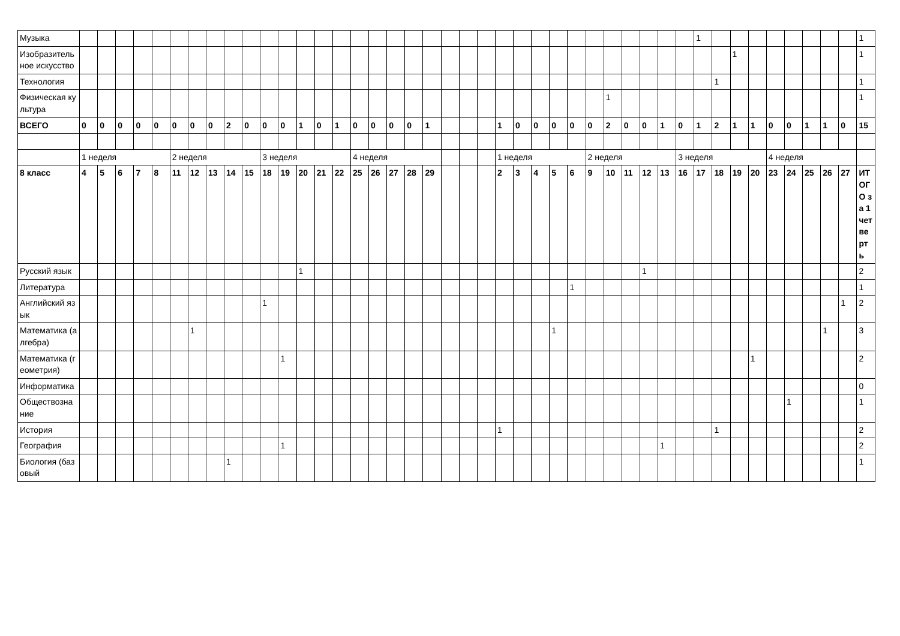| Музыка | | | | | | | | | | | | | | | | | | | | | | | | | | | | | | | | | | | 1 | | | | | | | | | 1 |
| Изобразительное искусство | | | | | | | | | | | | | | | | | | | | | | | | | | | | | | | | | | | | | 1 | | | | | | | 1 |
| Технология | | | | | | | | | | | | | | | | | | | | | | | | | | | | | | | | | | | | 1 | | | | | | | | 1 |
| Физическая культура | | | | | | | | | | | | | | | | | | | | | | | | | | | | | | 1 | | | | | | | | | | | | | | 1 |
| ВСЕГО | 0 | 0 | 0 | 0 | 0 | 0 | 0 | 0 | 2 | 0 | 0 | 0 | 1 | 0 | 1 | 0 | 0 | 0 | 0 | 1 | | | | 1 | 0 | 0 | 0 | 0 | 0 | 2 | 0 | 0 | 1 | 0 | 1 | 2 | 1 | 1 | 0 | 0 | 1 | 1 | 0 | 15 |
| | 1 неделя | | | | | 2 неделя | | | | | 3 неделя | | | | | 4 неделя | | | | | | | | 1 неделя | | | | | 2 неделя | | | | | 3 неделя | | | | | 4 неделя | | | | | |
| 8 класс | 4 | 5 | 6 | 7 | 8 | 11 | 12 | 13 | 14 | 15 | 18 | 19 | 20 | 21 | 22 | 25 | 26 | 27 | 28 | 29 | | | | 2 | 3 | 4 | 5 | 6 | 9 | 10 | 11 | 12 | 13 | 16 | 17 | 18 | 19 | 20 | 23 | 24 | 25 | 26 | 27 | ИТОГО за 1 четверть |
| Русский язык | | | | | | | | | | | | | 1 | | | | | | | | | | | | | | | | | | | 1 | | | | | | | | | | | | 2 |
| Литература | | | | | | | | | | | | | | | | | | | | | | | | | | | | 1 | | | | | | | | | | | | | | | | 1 |
| Английский язык | | | | | | | | | | | 1 | | | | | | | | | | | | | | | | | | | | | | | | | | | | | | | | 1 | 2 |
| Математика (алгебра) | | | | | | | 1 | | | | | | | | | | | | | | | | | | | | 1 | | | | | | | | | | | | | | | 1 | | 3 |
| Математика (геометрия) | | | | | | | | | | | | 1 | | | | | | | | | | | | | | | | | | | | | | | | | | 1 | | | | | | 2 |
| Информатика | | | | | | | | | | | | | | | | | | | | | | | | | | | | | | | | | | | | | | | | | | | | 0 |
| Обществознание | | | | | | | | | | | | | | | | | | | | | | | | | | | | | | | | | | | | | | | | 1 | | | | 1 |
| История | | | | | | | | | | | | | | | | | | | | | | | | 1 | | | | | | | | | | | | 1 | | | | | | | | 2 |
| География | | | | | | | | | | | | 1 | | | | | | | | | | | | | | | | | | | | | 1 | | | | | | | | | | | 2 |
| Биология (базовый | | | | | | | | | 1 | | | | | | | | | | | | | | | | | | | | | | | | | | | | | | | | | | | 1 |